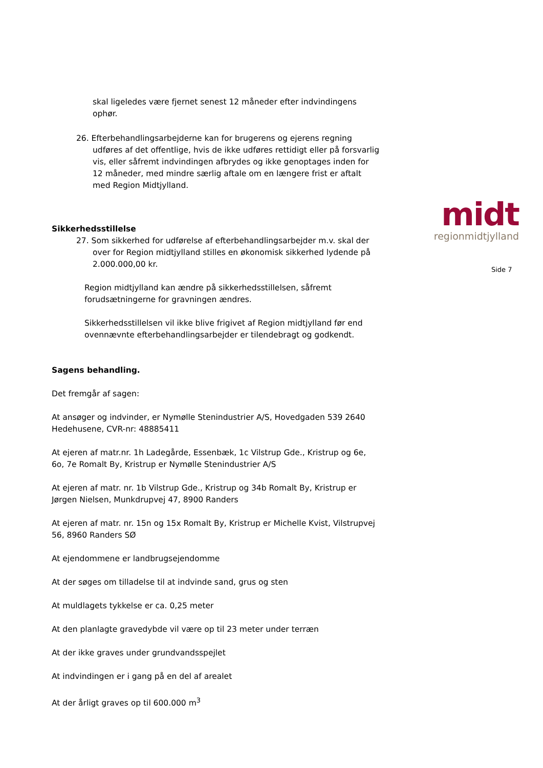midt
regionmidtjylland
Side 7
skal ligeledes være fjernet senest 12 måneder efter indvindingens ophør.
26. Efterbehandlingsarbejderne kan for brugerens og ejerens regning udføres af det offentlige, hvis de ikke udføres rettidigt eller på forsvarlig vis, eller såfremt indvindingen afbrydes og ikke genoptages inden for 12 måneder, med mindre særlig aftale om en længere frist er aftalt med Region Midtjylland.
Sikkerhedsstillelse
27. Som sikkerhed for udførelse af efterbehandlingsarbejder m.v. skal der over for Region midtjylland stilles en økonomisk sikkerhed lydende på 2.000.000,00 kr.
Region midtjylland kan ændre på sikkerhedsstillelsen, såfremt forudsætningerne for gravningen ændres.
Sikkerhedsstillelsen vil ikke blive frigivet af Region midtjylland før end ovennævnte efterbehandlingsarbejder er tilendebragt og godkendt.
Sagens behandling.
Det fremgår af sagen:
At ansøger og indvinder, er Nymølle Stenindustrier A/S, Hovedgaden 539 2640 Hedehusene, CVR-nr: 48885411
At ejeren af matr.nr. 1h Ladegårde, Essenbæk, 1c Vilstrup Gde., Kristrup og 6e, 6o, 7e Romalt By, Kristrup er Nymølle Stenindustrier A/S
At ejeren af matr. nr. 1b Vilstrup Gde., Kristrup og 34b Romalt By, Kristrup er Jørgen Nielsen, Munkdrupvej 47, 8900 Randers
At ejeren af matr. nr. 15n og 15x Romalt By, Kristrup er Michelle Kvist, Vilstrupvej 56, 8960 Randers SØ
At ejendommene er landbrugsejendomme
At der søges om tilladelse til at indvinde sand, grus og sten
At muldlagets tykkelse er ca. 0,25 meter
At den planlagte gravedybde vil være op til 23 meter under terræn
At der ikke graves under grundvandsspejlet
At indvindingen er i gang på en del af arealet
At der årligt graves op til 600.000 m<sup>3</sup>